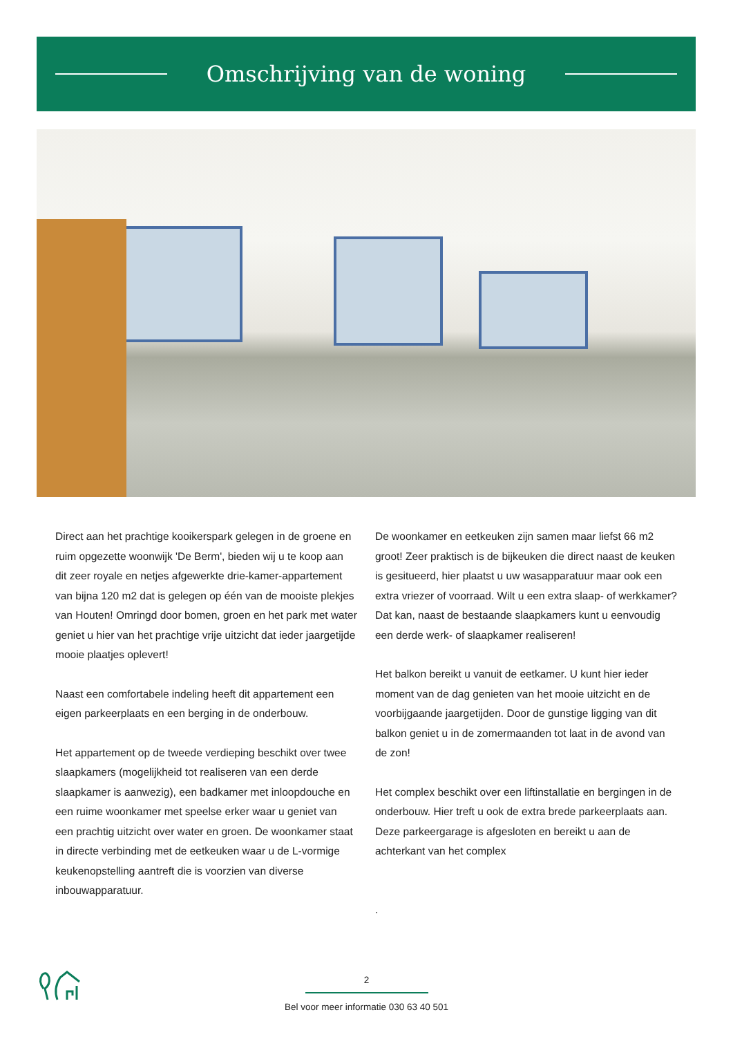Omschrijving van de woning
Direct aan het prachtige kooikerspark gelegen in de groene en ruim opgezette woonwijk 'De Berm', bieden wij u te koop aan dit zeer royale en netjes afgewerkte drie-kamer-appartement van bijna 120 m2 dat is gelegen op één van de mooiste plekjes van Houten! Omringd door bomen, groen en het park met water geniet u hier van het prachtige vrije uitzicht dat ieder jaargetijde mooie plaatjes oplevert!
Naast een comfortabele indeling heeft dit appartement een eigen parkeerplaats en een berging in de onderbouw.
Het appartement op de tweede verdieping beschikt over twee slaapkamers (mogelijkheid tot realiseren van een derde slaapkamer is aanwezig), een badkamer met inloopdouche en een ruime woonkamer met speelse erker waar u geniet van een prachtig uitzicht over water en groen. De woonkamer staat in directe verbinding met de eetkeuken waar u de L-vormige keukenopstelling aantreft die is voorzien van diverse inbouwapparatuur.
De woonkamer en eetkeuken zijn samen maar liefst 66 m2 groot! Zeer praktisch is de bijkeuken die direct naast de keuken is gesitueerd, hier plaatst u uw wasapparatuur maar ook een extra vriezer of voorraad. Wilt u een extra slaap- of werkkamer? Dat kan, naast de bestaande slaapkamers kunt u eenvoudig een derde werk- of slaapkamer realiseren!
Het balkon bereikt u vanuit de eetkamer. U kunt hier ieder moment van de dag genieten van het mooie uitzicht en de voorbijgaande jaargetijden. Door de gunstige ligging van dit balkon geniet u in de zomermaanden tot laat in de avond van de zon!
Het complex beschikt over een liftinstallatie en bergingen in de onderbouw. Hier treft u ook de extra brede parkeerplaats aan. Deze parkeergarage is afgesloten en bereikt u aan de achterkant van het complex
.
2
Bel voor meer informatie 030 63 40 501